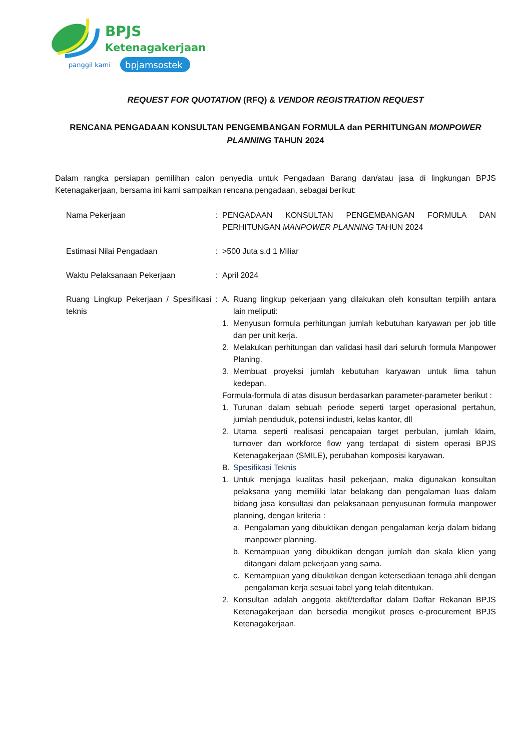BPJS
Ketenagakerjaan
panggil kami
bpjamsostek
REQUEST FOR QUOTATION (RFQ) & VENDOR REGISTRATION REQUEST
RENCANA PENGADAAN KONSULTAN PENGEMBANGAN FORMULA dan PERHITUNGAN MONPOWER PLANNING TAHUN 2024
Dalam rangka persiapan pemilihan calon penyedia untuk Pengadaan Barang dan/atau jasa di lingkungan BPJS Ketenagakerjaan, bersama ini kami sampaikan rencana pengadaan, sebagai berikut:
Nama Pekerjaan : PENGADAAN KONSULTAN PENGEMBANGAN FORMULA DAN PERHITUNGAN MANPOWER PLANNING TAHUN 2024
Estimasi Nilai Pengadaan : >500 Juta s.d 1 Miliar
Waktu Pelaksanaan Pekerjaan : April 2024
Ruang Lingkup Pekerjaan / Spesifikasi teknis
: A. Ruang lingkup pekerjaan yang dilakukan oleh konsultan terpilih antara lain meliputi:
1. Menyusun formula perhitungan jumlah kebutuhan karyawan per job title dan per unit kerja.
2. Melakukan perhitungan dan validasi hasil dari seluruh formula Manpower Planing.
3. Membuat proyeksi jumlah kebutuhan karyawan untuk lima tahun kedepan.
Formula-formula di atas disusun berdasarkan parameter-parameter berikut :
1. Turunan dalam sebuah periode seperti target operasional pertahun, jumlah penduduk, potensi industri, kelas kantor, dll
2. Utama seperti realisasi pencapaian target perbulan, jumlah klaim, turnover dan workforce flow yang terdapat di sistem operasi BPJS Ketenagakerjaan (SMILE), perubahan komposisi karyawan.
B. Spesifikasi Teknis
1. Untuk menjaga kualitas hasil pekerjaan, maka digunakan konsultan pelaksana yang memiliki latar belakang dan pengalaman luas dalam bidang jasa konsultasi dan pelaksanaan penyusunan formula manpower planning, dengan kriteria :
a. Pengalaman yang dibuktikan dengan pengalaman kerja dalam bidang manpower planning.
b. Kemampuan yang dibuktikan dengan jumlah dan skala klien yang ditangani dalam pekerjaan yang sama.
c. Kemampuan yang dibuktikan dengan ketersediaan tenaga ahli dengan pengalaman kerja sesuai tabel yang telah ditentukan.
2. Konsultan adalah anggota aktif/terdaftar dalam Daftar Rekanan BPJS Ketenagakerjaan dan bersedia mengikut proses e-procurement BPJS Ketenagakerjaan.